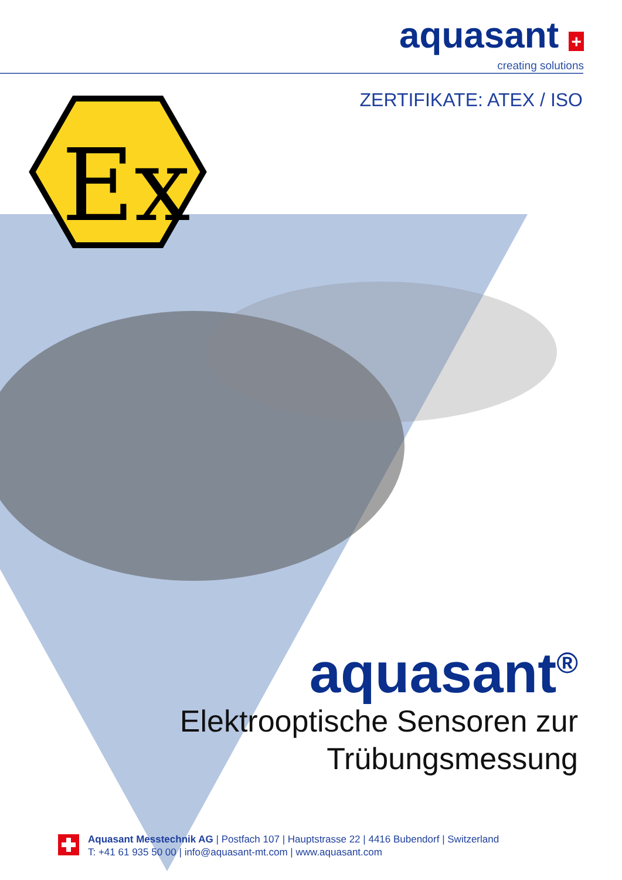Ex
aquasant +
creating solutions
ZERTIFIKATE: ATEX / ISO
aquasant<sup>®</sup>
Elektrooptische Sensoren zur
Trübungsmessung
Aquasant Messtechnik AG | Postfach 107 | Hauptstrasse 22 | 4416 Bubendorf | Switzerland
T: +41 61 935 50 00 | info@aquasant-mt.com | www.aquasant.com